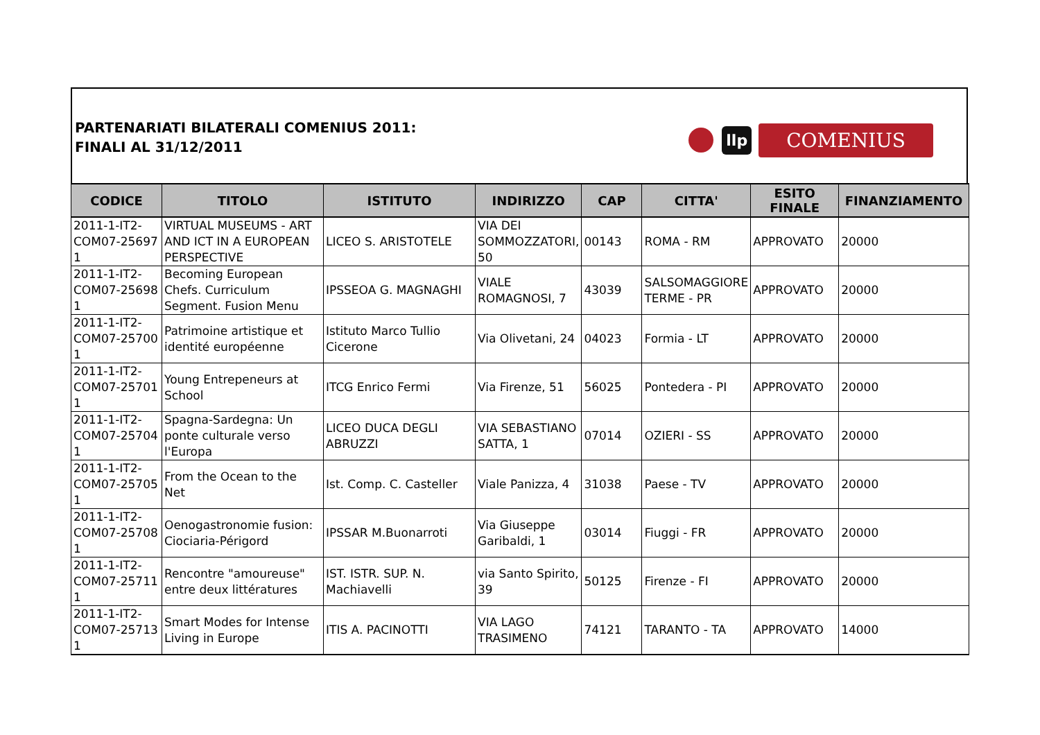PARTENARIATI BILATERALI COMENIUS 2011:
FINALI AL 31/12/2011
llp
COMENIUS
| CODICE | TITOLO | ISTITUTO | INDIRIZZO | CAP | CITTA' | ESITO FINALE | FINANZIAMENTO |
| --- | --- | --- | --- | --- | --- | --- | --- |
| 2011-1-IT2-COM07-25697 1 | VIRTUAL MUSEUMS - ART AND ICT IN A EUROPEAN PERSPECTIVE | LICEO S. ARISTOTELE | VIA DEI SOMMOZZATORI, 50 | 00143 | ROMA - RM | APPROVATO | 20000 |
| 2011-1-IT2-COM07-25698 1 | Becoming European Chefs. Curriculum Segment. Fusion Menu | IPSSEOA G. MAGNAGHI | VIALE ROMAGNOSI, 7 | 43039 | SALSOMAGGIORE TERME - PR | APPROVATO | 20000 |
| 2011-1-IT2-COM07-25700 1 | Patrimoine artistique et identité européenne | Istituto Marco Tullio Cicerone | Via Olivetani, 24 | 04023 | Formia - LT | APPROVATO | 20000 |
| 2011-1-IT2-COM07-25701 1 | Young Entrepeneurs at School | ITCG Enrico Fermi | Via Firenze, 51 | 56025 | Pontedera - PI | APPROVATO | 20000 |
| 2011-1-IT2-COM07-25704 1 | Spagna-Sardegna: Un ponte culturale verso l'Europa | LICEO DUCA DEGLI ABRUZZI | VIA SEBASTIANO SATTA, 1 | 07014 | OZIERI - SS | APPROVATO | 20000 |
| 2011-1-IT2-COM07-25705 1 | From the Ocean to the Net | Ist. Comp. C. Casteller | Viale Panizza, 4 | 31038 | Paese - TV | APPROVATO | 20000 |
| 2011-1-IT2-COM07-25708 1 | Oenogastronomie fusion: Ciociaria-Périgord | IPSSAR M.Buonarroti | Via Giuseppe Garibaldi, 1 | 03014 | Fiuggi - FR | APPROVATO | 20000 |
| 2011-1-IT2-COM07-25711 1 | Rencontre "amoureuse" entre deux littératures | IST. ISTR. SUP. N. Machiavelli | via Santo Spirito, 39 | 50125 | Firenze - FI | APPROVATO | 20000 |
| 2011-1-IT2-COM07-25713 1 | Smart Modes for Intense Living in Europe | ITIS A. PACINOTTI | VIA LAGO TRASIMENO | 74121 | TARANTO - TA | APPROVATO | 14000 |